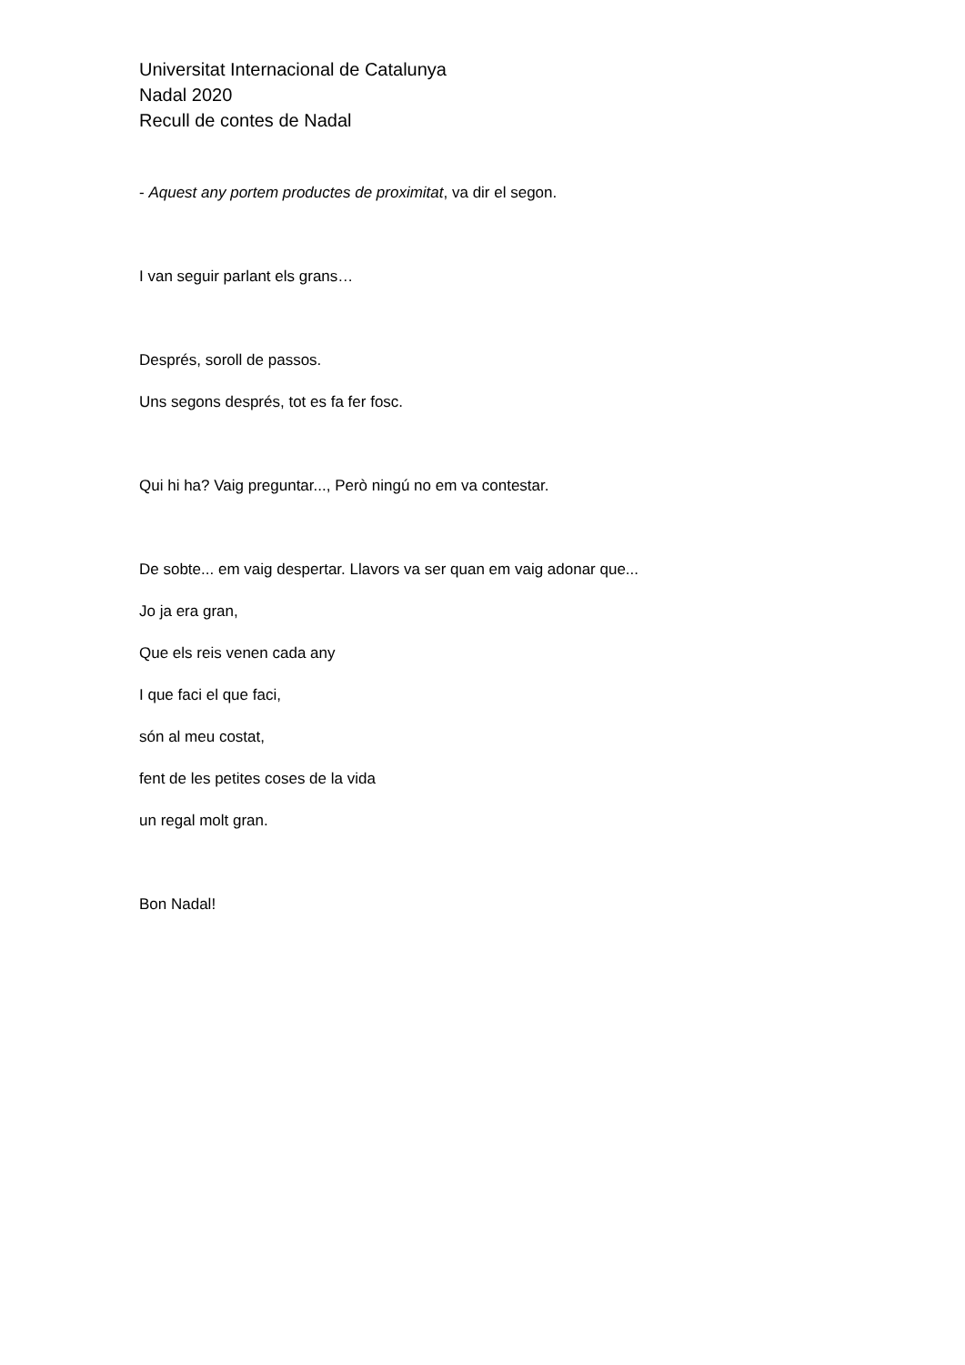Universitat Internacional de Catalunya
Nadal 2020
Recull de contes de Nadal
- Aquest any portem productes de proximitat, va dir el segon.
I van seguir parlant els grans…
Després, soroll de passos.
Uns segons després, tot es fa fer fosc.
Qui hi ha? Vaig preguntar..., Però ningú no em va contestar.
De sobte... em vaig despertar. Llavors va ser quan em vaig adonar que...
Jo ja era gran,
Que els reis venen cada any
I que faci el que faci,
són al meu costat,
fent de les petites coses de la vida
un regal molt gran.
Bon Nadal!